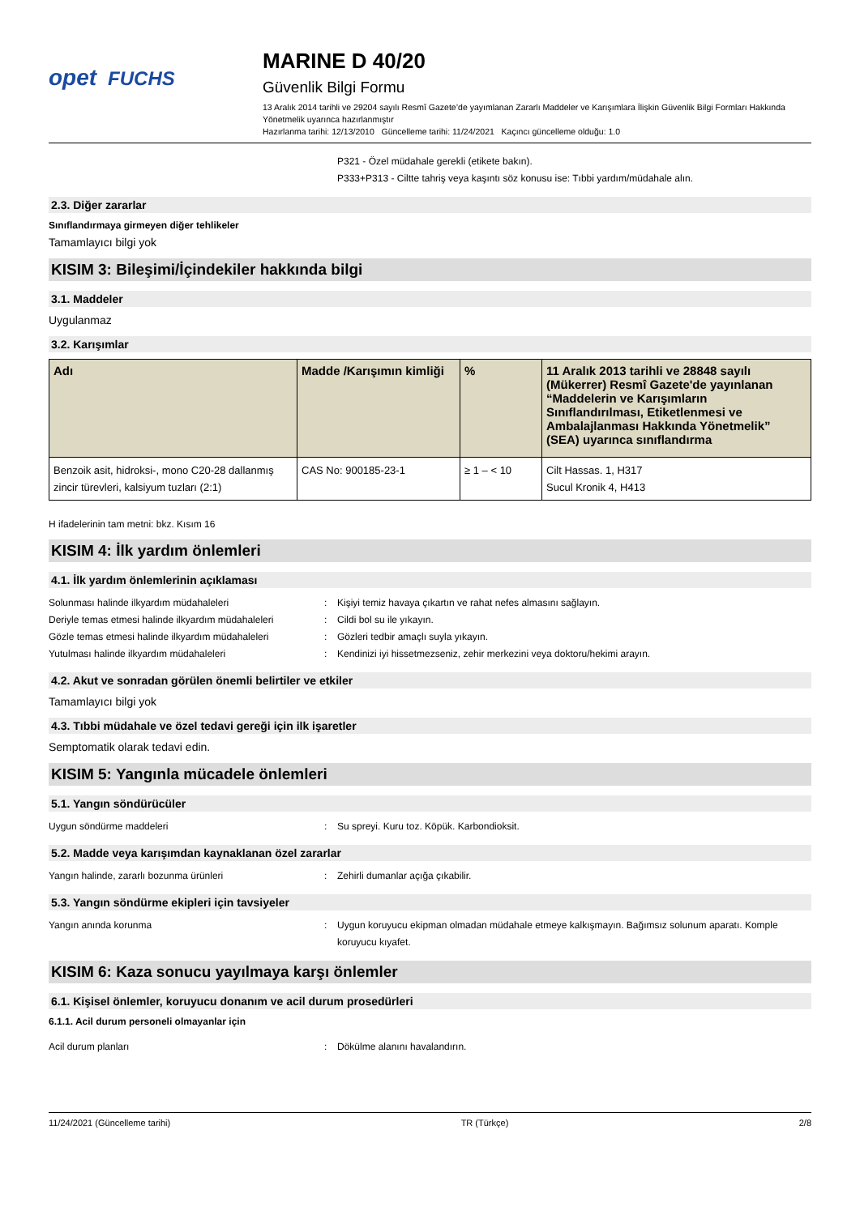opet FUCHS
MARINE D 40/20
Güvenlik Bilgi Formu
13 Aralık 2014 tarihli ve 29204 sayılı Resmî Gazete’de yayımlanan Zararlı Maddeler ve Karışımlara İlişkin Güvenlik Bilgi Formları Hakkında Yönetmelik uyarınca hazırlanmıştır
Hazırlanma tarihi: 12/13/2010 Güncelleme tarihi: 11/24/2021 Kaçıncı güncelleme olduğu: 1.0
P321 - Özel müdahale gerekli (etikete bakın).
P333+P313 - Ciltte tahriş veya kaşıntı söz konusu ise: Tıbbi yardım/müdahale alın.
2.3. Diğer zararlar
Sınıflandırmaya girmeyen diğer tehlikeler
Tamamlayıcı bilgi yok
KISIM 3: Bileşimi/İçindekiler hakkında bilgi
3.1. Maddeler
Uygulanmaz
3.2. Karışımlar
| Adı | Madde /Karışımın kimliği | % | 11 Aralık 2013 tarihli ve 28848 sayılı (Mükerrer) Resmî Gazete'de yayınlanan “Maddelerin ve Karışımların Sınıflandırılması, Etiketlenmesi ve Ambalajlanması Hakkında Yönetmelik” (SEA) uyarınca sınıflandırma |
| --- | --- | --- | --- |
| Benzoik asit, hidroksi-, mono C20-28 dallanmış zincir türevleri, kalsiyum tuzları (2:1) | CAS No: 900185-23-1 | ≥ 1 – < 10 | Cilt Hassas. 1, H317 Sucul Kronik 4, H413 |
H ifadelerinin tam metni: bkz. Kısım 16
KISIM 4: İlk yardım önlemleri
4.1. İlk yardım önlemlerinin açıklaması
Solunması halinde ilkyardım müdahaleleri : Kişiyi temiz havaya çıkartın ve rahat nefes almasını sağlayın.
Deriyle temas etmesi halinde ilkyardım müdahaleleri
: Cildi bol su ile yıkayın.
Gözle temas etmesi halinde ilkyardım müdahaleleri
: Gözleri tedbir amaçlı suyla yıkayın.
Yutulması halinde ilkyardım müdahaleleri : Kendinizi iyi hissetmezseniz, zehir merkezini veya doktoru/hekimi arayın.
4.2. Akut ve sonradan görülen önemli belirtiler ve etkiler
Tamamlayıcı bilgi yok
4.3. Tıbbi müdahale ve özel tedavi gereği için ilk işaretler
Semptomatik olarak tedavi edin.
KISIM 5: Yangınla mücadele önlemleri
5.1. Yangın söndürücüler
Uygun söndürme maddeleri : Su spreyi. Kuru toz. Köpük. Karbondioksit.
5.2. Madde veya karışımdan kaynaklanan özel zararlar
Yangın halinde, zararlı bozunma ürünleri : Zehirli dumanlar açığa çıkabilir.
5.3. Yangın söndürme ekipleri için tavsiyeler
Yangın anında korunma : Uygun koruyucu ekipman olmadan müdahale etmeye kalkışmayın. Bağımsız solunum aparatı. Komple koruyucu kıyafet.
KISIM 6: Kaza sonucu yayılmaya karşı önlemler
6.1. Kişisel önlemler, koruyucu donanım ve acil durum prosedürleri
6.1.1. Acil durum personeli olmayanlar için
Acil durum planları : Dökülme alanını havalandırın.
11/24/2021 (Güncelleme tarihi) TR (Türkçe) 2/8